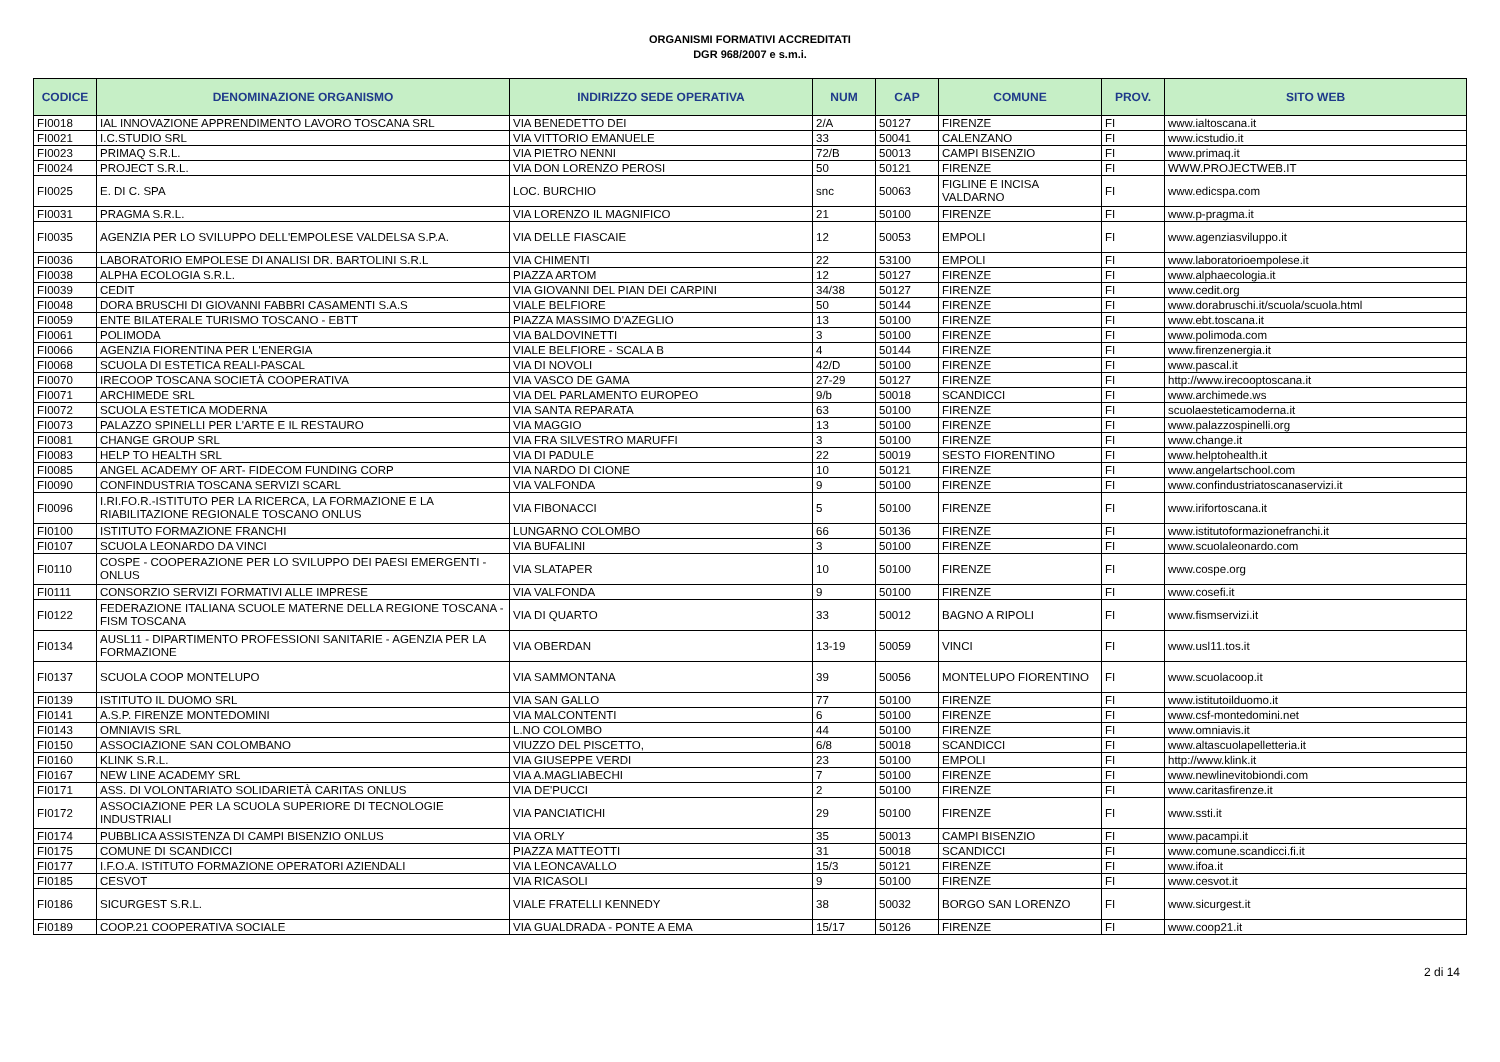ORGANISMI FORMATIVI ACCREDITATI
DGR 968/2007 e s.m.i.
| CODICE | DENOMINAZIONE ORGANISMO | INDIRIZZO SEDE OPERATIVA | NUM | CAP | COMUNE | PROV. | SITO WEB |
| --- | --- | --- | --- | --- | --- | --- | --- |
| FI0018 | IAL INNOVAZIONE APPRENDIMENTO LAVORO TOSCANA SRL | VIA BENEDETTO DEI | 2/A | 50127 | FIRENZE | FI | www.ialtoscana.it |
| FI0021 | I.C.STUDIO SRL | VIA VITTORIO EMANUELE | 33 | 50041 | CALENZANO | FI | www.icstudio.it |
| FI0023 | PRIMAQ S.R.L. | VIA PIETRO NENNI | 72/B | 50013 | CAMPI BISENZIO | FI | www.primaq.it |
| FI0024 | PROJECT S.R.L. | VIA DON LORENZO PEROSI | 50 | 50121 | FIRENZE | FI | WWW.PROJECTWEB.IT |
| FI0025 | E. DI C. SPA | LOC. BURCHIO | snc | 50063 | FIGLINE E INCISA VALDARNO | FI | www.edicspa.com |
| FI0031 | PRAGMA S.R.L. | VIA LORENZO IL MAGNIFICO | 21 | 50100 | FIRENZE | FI | www.p-pragma.it |
| FI0035 | AGENZIA PER LO SVILUPPO DELL'EMPOLESE VALDELSA S.P.A. | VIA DELLE FIASCAIE | 12 | 50053 | EMPOLI | FI | www.agenziasviluppo.it |
| FI0036 | LABORATORIO EMPOLESE DI ANALISI DR. BARTOLINI S.R.L | VIA CHIMENTI | 22 | 53100 | EMPOLI | FI | www.laboratorioempolese.it |
| FI0038 | ALPHA ECOLOGIA S.R.L. | PIAZZA ARTOM | 12 | 50127 | FIRENZE | FI | www.alphaecologia.it |
| FI0039 | CEDIT | VIA GIOVANNI DEL PIAN DEI CARPINI | 34/38 | 50127 | FIRENZE | FI | www.cedit.org |
| FI0048 | DORA BRUSCHI DI GIOVANNI FABBRI CASAMENTI S.A.S | VIALE BELFIORE | 50 | 50144 | FIRENZE | FI | www.dorabruschi.it/scuola/scuola.html |
| FI0059 | ENTE BILATERALE TURISMO TOSCANO - EBTT | PIAZZA MASSIMO D'AZEGLIO | 13 | 50100 | FIRENZE | FI | www.ebt.toscana.it |
| FI0061 | POLIMODA | VIA BALDOVINETTI | 3 | 50100 | FIRENZE | FI | www.polimoda.com |
| FI0066 | AGENZIA FIORENTINA PER L'ENERGIA | VIALE BELFIORE - SCALA B | 4 | 50144 | FIRENZE | FI | www.firenzenergia.it |
| FI0068 | SCUOLA DI ESTETICA REALI-PASCAL | VIA DI NOVOLI | 42/D | 50100 | FIRENZE | FI | www.pascal.it |
| FI0070 | IRECOOP TOSCANA SOCIETÀ COOPERATIVA | VIA VASCO DE GAMA | 27-29 | 50127 | FIRENZE | FI | http://www.irecooptoscana.it |
| FI0071 | ARCHIMEDE SRL | VIA DEL PARLAMENTO EUROPEO | 9/b | 50018 | SCANDICCI | FI | www.archimede.ws |
| FI0072 | SCUOLA ESTETICA MODERNA | VIA SANTA REPARATA | 63 | 50100 | FIRENZE | FI | scuolaesteticamoderna.it |
| FI0073 | PALAZZO SPINELLI PER L'ARTE E IL RESTAURO | VIA MAGGIO | 13 | 50100 | FIRENZE | FI | www.palazzospinelli.org |
| FI0081 | CHANGE GROUP SRL | VIA FRA SILVESTRO MARUFFI | 3 | 50100 | FIRENZE | FI | www.change.it |
| FI0083 | HELP TO HEALTH SRL | VIA DI PADULE | 22 | 50019 | SESTO FIORENTINO | FI | www.helptohealth.it |
| FI0085 | ANGEL ACADEMY OF ART- FIDECOM FUNDING CORP | VIA NARDO DI CIONE | 10 | 50121 | FIRENZE | FI | www.angelartschool.com |
| FI0090 | CONFINDUSTRIA TOSCANA SERVIZI SCARL | VIA VALFONDA | 9 | 50100 | FIRENZE | FI | www.confindustriatoscanaservizi.it |
| FI0096 | I.RI.FO.R.-ISTITUTO PER LA RICERCA, LA FORMAZIONE E LA RIABILITAZIONE REGIONALE TOSCANO ONLUS | VIA FIBONACCI | 5 | 50100 | FIRENZE | FI | www.irifortoscana.it |
| FI0100 | ISTITUTO FORMAZIONE FRANCHI | LUNGARNO COLOMBO | 66 | 50136 | FIRENZE | FI | www.istitutoformazionefranchi.it |
| FI0107 | SCUOLA LEONARDO DA VINCI | VIA BUFALINI | 3 | 50100 | FIRENZE | FI | www.scuolaleonardo.com |
| FI0110 | COSPE - COOPERAZIONE PER LO SVILUPPO DEI PAESI EMERGENTI - ONLUS | VIA SLATAPER | 10 | 50100 | FIRENZE | FI | www.cospe.org |
| FI0111 | CONSORZIO SERVIZI FORMATIVI ALLE IMPRESE | VIA VALFONDA | 9 | 50100 | FIRENZE | FI | www.cosefi.it |
| FI0122 | FEDERAZIONE ITALIANA SCUOLE MATERNE DELLA REGIONE TOSCANA - FISM TOSCANA | VIA DI QUARTO | 33 | 50012 | BAGNO A RIPOLI | FI | www.fismservizi.it |
| FI0134 | AUSL11 - DIPARTIMENTO PROFESSIONI SANITARIE - AGENZIA PER LA FORMAZIONE | VIA OBERDAN | 13-19 | 50059 | VINCI | FI | www.usl11.tos.it |
| FI0137 | SCUOLA COOP MONTELUPO | VIA SAMMONTANA | 39 | 50056 | MONTELUPO FIORENTINO | FI | www.scuolacoop.it |
| FI0139 | ISTITUTO IL DUOMO SRL | VIA SAN GALLO | 77 | 50100 | FIRENZE | FI | www.istitutoilduomo.it |
| FI0141 | A.S.P. FIRENZE MONTEDOMINI | VIA MALCONTENTI | 6 | 50100 | FIRENZE | FI | www.csf-montedomini.net |
| FI0143 | OMNIAVIS SRL | L.NO COLOMBO | 44 | 50100 | FIRENZE | FI | www.omniavis.it |
| FI0150 | ASSOCIAZIONE SAN COLOMBANO | VIUZZO DEL PISCETTO, | 6/8 | 50018 | SCANDICCI | FI | www.altascuolapelletteria.it |
| FI0160 | KLINK S.R.L. | VIA GIUSEPPE VERDI | 23 | 50100 | EMPOLI | FI | http://www.klink.it |
| FI0167 | NEW LINE ACADEMY SRL | VIA A.MAGLIABECHI | 7 | 50100 | FIRENZE | FI | www.newlinevitobiondi.com |
| FI0171 | ASS. DI VOLONTARIATO SOLIDARIETÀ CARITAS ONLUS | VIA DE'PUCCI | 2 | 50100 | FIRENZE | FI | www.caritasfirenze.it |
| FI0172 | ASSOCIAZIONE PER LA SCUOLA SUPERIORE DI TECNOLOGIE INDUSTRIALI | VIA PANCIATICHI | 29 | 50100 | FIRENZE | FI | www.ssti.it |
| FI0174 | PUBBLICA ASSISTENZA DI CAMPI BISENZIO ONLUS | VIA ORLY | 35 | 50013 | CAMPI BISENZIO | FI | www.pacampi.it |
| FI0175 | COMUNE DI SCANDICCI | PIAZZA MATTEOTTI | 31 | 50018 | SCANDICCI | FI | www.comune.scandicci.fi.it |
| FI0177 | I.F.O.A. ISTITUTO FORMAZIONE OPERATORI AZIENDALI | VIA LEONCAVALLO | 15/3 | 50121 | FIRENZE | FI | www.ifoa.it |
| FI0185 | CESVOT | VIA RICASOLI | 9 | 50100 | FIRENZE | FI | www.cesvot.it |
| FI0186 | SICURGEST S.R.L. | VIALE FRATELLI KENNEDY | 38 | 50032 | BORGO SAN LORENZO | FI | www.sicurgest.it |
| FI0189 | COOP.21 COOPERATIVA SOCIALE | VIA GUALDRADA - PONTE A EMA | 15/17 | 50126 | FIRENZE | FI | www.coop21.it |
2 di 14